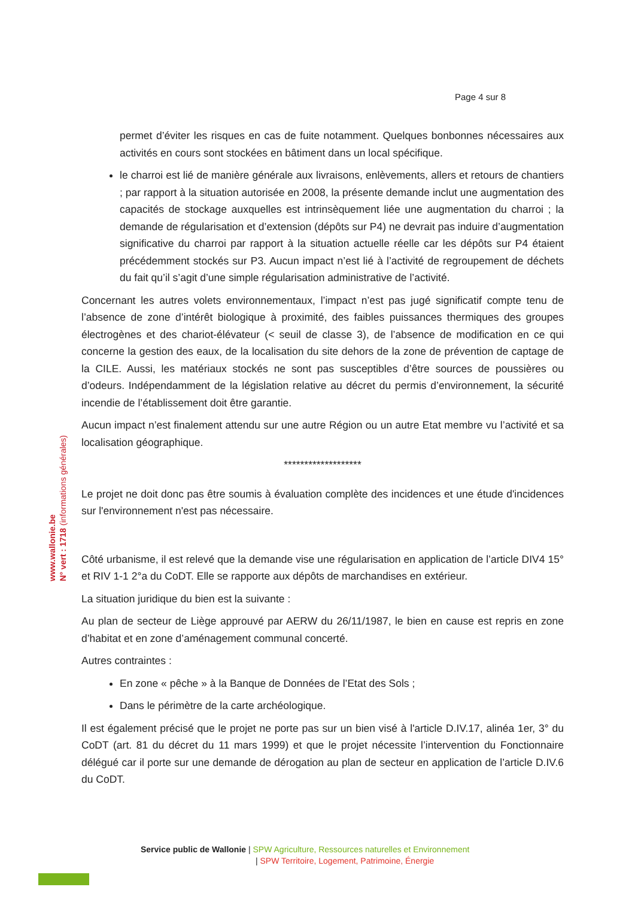Page 4 sur 8
www.wallonie.be
N° vert : 1718 (informations générales)
permet d’éviter les risques en cas de fuite notamment. Quelques bonbonnes nécessaires aux activités en cours sont stockées en bâtiment dans un local spécifique.
le charroi est lié de manière générale aux livraisons, enlèvements, allers et retours de chantiers ; par rapport à la situation autorisée en 2008, la présente demande inclut une augmentation des capacités de stockage auxquelles est intrinsèquement liée une augmentation du charroi ; la demande de régularisation et d’extension (dépôts sur P4) ne devrait pas induire d’augmentation significative du charroi par rapport à la situation actuelle réelle car les dépôts sur P4 étaient précédemment stockés sur P3. Aucun impact n’est lié à l’activité de regroupement de déchets du fait qu’il s’agit d’une simple régularisation administrative de l’activité.
Concernant les autres volets environnementaux, l’impact n’est pas jugé significatif compte tenu de l’absence de zone d’intérêt biologique à proximité, des faibles puissances thermiques des groupes électrogènes et des chariot-élévateur (< seuil de classe 3), de l’absence de modification en ce qui concerne la gestion des eaux, de la localisation du site dehors de la zone de prévention de captage de la CILE. Aussi, les matériaux stockés ne sont pas susceptibles d’être sources de poussières ou d’odeurs. Indépendamment de la législation relative au décret du permis d’environnement, la sécurité incendie de l’établissement doit être garantie.
Aucun impact n’est finalement attendu sur une autre Région ou un autre Etat membre vu l’activité et sa localisation géographique.
*******************
Le projet ne doit donc pas être soumis à évaluation complète des incidences et une étude d'incidences sur l'environnement n'est pas nécessaire.
Côté urbanisme, il est relevé que la demande vise une régularisation en application de l’article DIV4 15° et RIV 1-1 2°a du CoDT. Elle se rapporte aux dépôts de marchandises en extérieur.
La situation juridique du bien est la suivante :
Au plan de secteur de Liège approuvé par AERW du 26/11/1987, le bien en cause est repris en zone d’habitat et en zone d’aménagement communal concerté.
Autres contraintes :
En zone « pêche » à la Banque de Données de l’Etat des Sols ;
Dans le périmètre de la carte archéologique.
Il est également précisé que le projet ne porte pas sur un bien visé à l'article D.IV.17, alinéa 1er, 3° du CoDT (art. 81 du décret du 11 mars 1999) et que le projet nécessite l’intervention du Fonctionnaire délégué car il porte sur une demande de dérogation au plan de secteur en application de l’article D.IV.6 du CoDT.
Service public de Wallonie | SPW Agriculture, Ressources naturelles et Environnement
| SPW Territoire, Logement, Patrimoine, Énergie